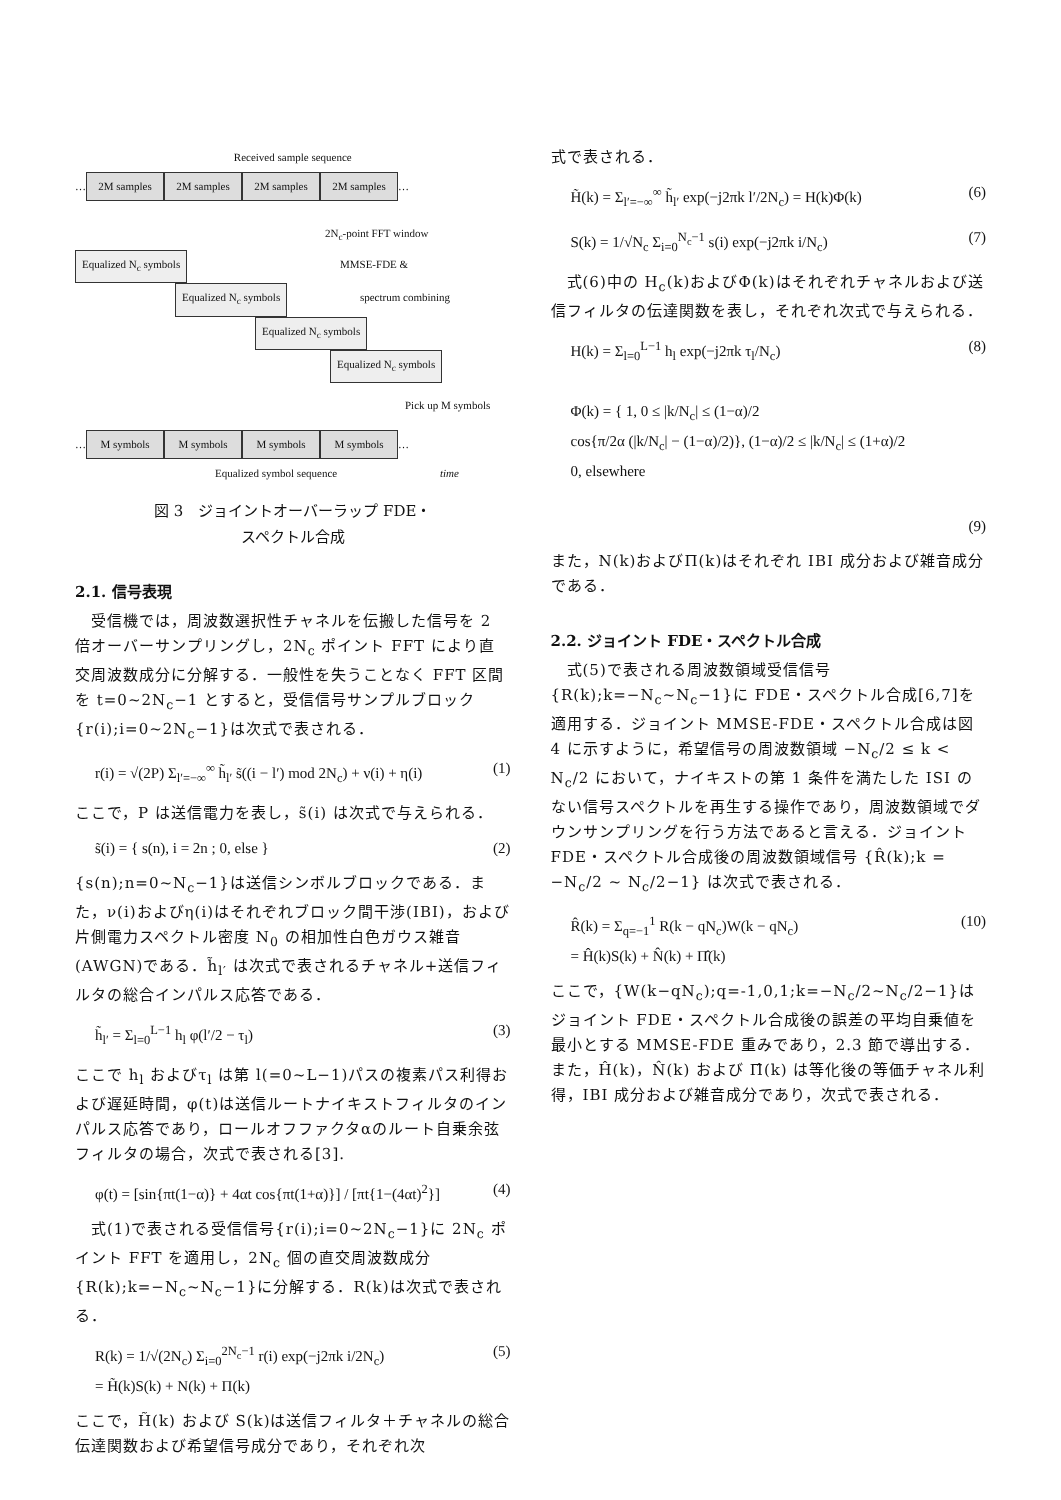Received sample sequence
… 2M samples 2M samples 2M samples 2M samples …
2N<sub>c</sub>-point FFT window
Equalized N<sub>c</sub> symbols MMSE-FDE &
Equalized N<sub>c</sub> symbols spectrum combining
Equalized N<sub>c</sub> symbols
Equalized N<sub>c</sub> symbols
Pick up M symbols
… M symbols M symbols M symbols M symbols …
Equalized symbol sequence time
図 3　ジョイントオーバーラップ FDE・
スペクトル合成
2.1. 信号表現
　受信機では，周波数選択性チャネルを伝搬した信号を 2 倍オーバーサンプリングし，2N<sub>c</sub> ポイント FFT により直交周波数成分に分解する．一般性を失うことなく FFT 区間を t=0~2N<sub>c</sub>−1 とすると，受信信号サンプルブロック{r(i);i=0~2N<sub>c</sub>−1}は次式で表される．
r(i) = √(2P) Σ<sub>l′=−∞</sub><sup>∞</sup> h̃<sub>l′</sub> s̃((i − l′) mod 2N<sub>c</sub>) + ν(i) + η(i) (1)
ここで，P は送信電力を表し，s̃(i) は次式で与えられる．
s̃(i) = { s(n), i = 2n ; 0, else } (2)
{s(n);n=0~N<sub>c</sub>−1}は送信シンボルブロックである．また，ν(i)およびη(i)はそれぞれブロック間干渉(IBI)，および片側電力スペクトル密度 N<sub>0</sub> の相加性白色ガウス雑音(AWGN)である．h̃<sub>l′</sub> は次式で表されるチャネル+送信フィルタの総合インパルス応答である．
h̃<sub>l′</sub> = Σ<sub>l=0</sub><sup>L−1</sup> h<sub>l</sub> φ(l′/2 − τ<sub>l</sub>) (3)
ここで h<sub>l</sub> およびτ<sub>l</sub> は第 l(=0~L−1)パスの複素パス利得および遅延時間，φ(t)は送信ルートナイキストフィルタのインパルス応答であり，ロールオフファクタαのルート自乗余弦フィルタの場合，次式で表される[3].
φ(t) = [sin{πt(1−α)} + 4αt cos{πt(1+α)}] / [πt{1−(4αt)<sup>2</sup>}] (4)
　式(1)で表される受信信号{r(i);i=0~2N<sub>c</sub>−1}に 2N<sub>c</sub> ポイント FFT を適用し，2N<sub>c</sub> 個の直交周波数成分{R(k);k=−N<sub>c</sub>~N<sub>c</sub>−1}に分解する．R(k)は次式で表される．
R(k) = 1/√(2N<sub>c</sub>) Σ<sub>i=0</sub><sup>2N<sub>c</sub>−1</sup> r(i) exp(−j2πk i/2N<sub>c</sub>)
= H̃(k)S(k) + N(k) + Π(k) (5)
ここで，H̃(k) および S(k)は送信フィルタ＋チャネルの総合伝達関数および希望信号成分であり，それぞれ次
式で表される．
H̃(k) = Σ<sub>l′=−∞</sub><sup>∞</sup> h̃<sub>l′</sub> exp(−j2πk l′/2N<sub>c</sub>) = H(k)Φ(k) (6)
S(k) = 1/√N<sub>c</sub> Σ<sub>i=0</sub><sup>N<sub>c</sub>−1</sup> s(i) exp(−j2πk i/N<sub>c</sub>) (7)
　式(6)中の H<sub>c</sub>(k)およびΦ(k)はそれぞれチャネルおよび送信フィルタの伝達関数を表し，それぞれ次式で与えられる．
H(k) = Σ<sub>l=0</sub><sup>L−1</sup> h<sub>l</sub> exp(−j2πk τ<sub>l</sub>/N<sub>c</sub>) (8)
Φ(k) = { 1, 0 ≤ |k/N<sub>c</sub>| ≤ (1−α)/2
cos{π/2α (|k/N<sub>c</sub>| − (1−α)/2)}, (1−α)/2 ≤ |k/N<sub>c</sub>| ≤ (1+α)/2
0, elsewhere
(9)
また，N(k)およびΠ(k)はそれぞれ IBI 成分および雑音成分である．
2.2. ジョイント FDE・スペクトル合成
　式(5)で表される周波数領域受信信号{R(k);k=−N<sub>c</sub>~N<sub>c</sub>−1}に FDE・スペクトル合成[6,7]を適用する．ジョイント MMSE-FDE・スペクトル合成は図 4 に示すように，希望信号の周波数領域 −N<sub>c</sub>/2 ≤ k < N<sub>c</sub>/2 において，ナイキストの第 1 条件を満たした ISI のない信号スペクトルを再生する操作であり，周波数領域でダウンサンプリングを行う方法であると言える．ジョイント FDE・スペクトル合成後の周波数領域信号 {R̂(k);k = −N<sub>c</sub>/2 ~ N<sub>c</sub>/2−1} は次式で表される．
R̂(k) = Σ<sub>q=−1</sub><sup>1</sup> R(k − qN<sub>c</sub>)W(k − qN<sub>c</sub>)
= Ĥ(k)S(k) + N̂(k) + Π̂(k) (10)
ここで，{W(k−qN<sub>c</sub>);q=-1,0,1;k=−N<sub>c</sub>/2~N<sub>c</sub>/2−1}はジョイント FDE・スペクトル合成後の誤差の平均自乗値を最小とする MMSE-FDE 重みであり，2.3 節で導出する．また，Ĥ(k)，N̂(k) および Π̂(k) は等化後の等価チャネル利得，IBI 成分および雑音成分であり，次式で表される．